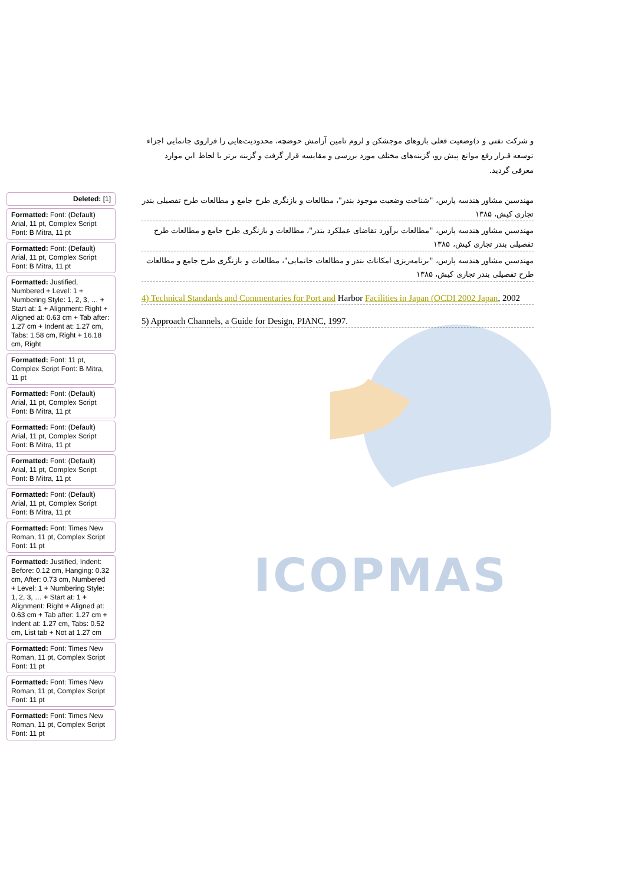و شرکت نفتی و د)وضعیت فعلی بازوهای موجشکن و لزوم تامین آرامش حوضچه، محدودیت‌هایی را فراروی جانمایی اجزاء توسعه قـرار رفع موانع پیش رو، گزینه‌های مختلف مورد بررسی و مقایسه قرار گرفت و گزینه برتر با لحاظ این موارد معرفی گردید.
ICOPMAS
Deleted: [1]
Formatted: Font: (Default) Arial, 11 pt, Complex Script Font: B Mitra, 11 pt
Formatted: Font: (Default) Arial, 11 pt, Complex Script Font: B Mitra, 11 pt
Formatted: Justified, Numbered + Level: 1 + Numbering Style: 1, 2, 3, … + Start at: 1 + Alignment: Right + Aligned at: 0.63 cm + Tab after: 1.27 cm + Indent at: 1.27 cm, Tabs: 1.58 cm, Right + 16.18 cm, Right
Formatted: Font: 11 pt, Complex Script Font: B Mitra, 11 pt
Formatted: Font: (Default) Arial, 11 pt, Complex Script Font: B Mitra, 11 pt
Formatted: Font: (Default) Arial, 11 pt, Complex Script Font: B Mitra, 11 pt
Formatted: Font: (Default) Arial, 11 pt, Complex Script Font: B Mitra, 11 pt
Formatted: Font: (Default) Arial, 11 pt, Complex Script Font: B Mitra, 11 pt
Formatted: Font: Times New Roman, 11 pt, Complex Script Font: 11 pt
Formatted: Justified, Indent: Before: 0.12 cm, Hanging: 0.32 cm, After: 0.73 cm, Numbered + Level: 1 + Numbering Style: 1, 2, 3, … + Start at: 1 + Alignment: Right + Aligned at: 0.63 cm + Tab after: 1.27 cm + Indent at: 1.27 cm, Tabs: 0.52 cm, List tab + Not at 1.27 cm
Formatted: Font: Times New Roman, 11 pt, Complex Script Font: 11 pt
Formatted: Font: Times New Roman, 11 pt, Complex Script Font: 11 pt
Formatted: Font: Times New Roman, 11 pt, Complex Script Font: 11 pt
مهندسین مشاور هندسه پارس، "شناخت وضعیت موجود بندر"، مطالعات و بازنگری طرح جامع و مطالعات طرح تفصیلی بندر تجاری کیش، ۱۳۸۵
مهندسین مشاور هندسه پارس، "مطالعات برآورد تقاضای عملکرد بندر"، مطالعات و بازنگری طرح جامع و مطالعات طرح تفصیلی بندر تجاری کیش، ۱۳۸۵
مهندسین مشاور هندسه پارس، "برنامه‌ریزی امکانات بندر و مطالعات جانمایی"، مطالعات و بازنگری طرح جامع و مطالعات طرح تفصیلی بندر تجاری کیش، ۱۳۸۵
4) Technical Standards and Commentaries for Port and Harbor Facilities in Japan (OCDI 2002 Japan, 2002
5) Approach Channels, a Guide for Design, PIANC, 1997.